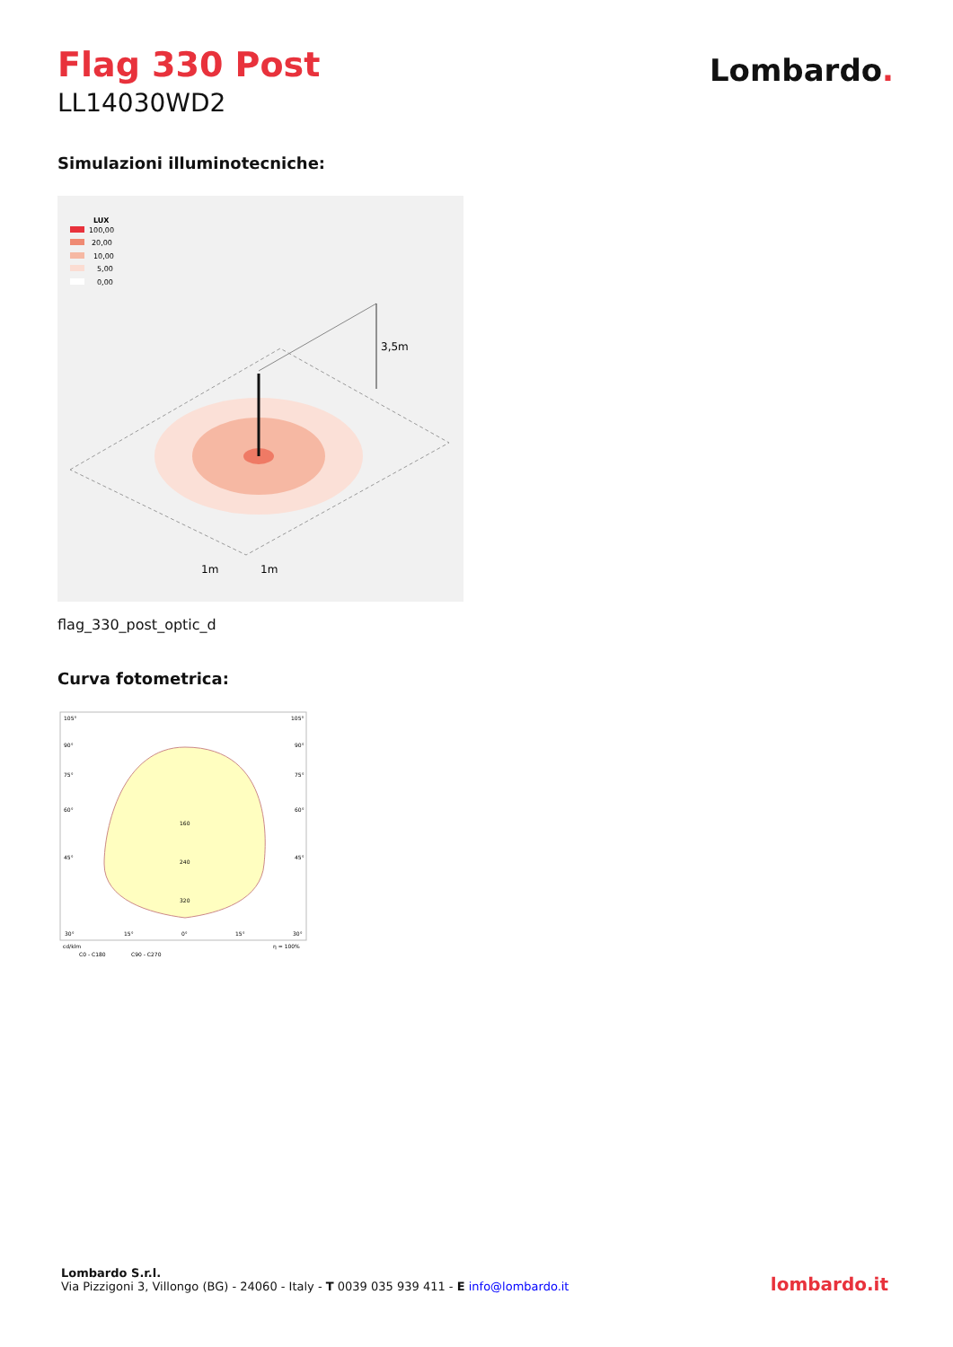Flag 330 Post
LL14030WD2
Lombardo.
Simulazioni illuminotecniche:
LUX
100,00
20,00
10,00
5,00
0,00
3,5m
1m
1m
flag_330_post_optic_d
Curva fotometrica:
105°
105°
90°
90°
75°
75°
60°
60°
45°
45°
160
240
320
30°
15°
0°
15°
30°
cd/klm
η = 100%
C0 - C180
C90 - C270
Lombardo S.r.l.
Via Pizzigoni 3, Villongo (BG) - 24060 - Italy - T 0039 035 939 411 - E info@lombardo.it
lombardo.it